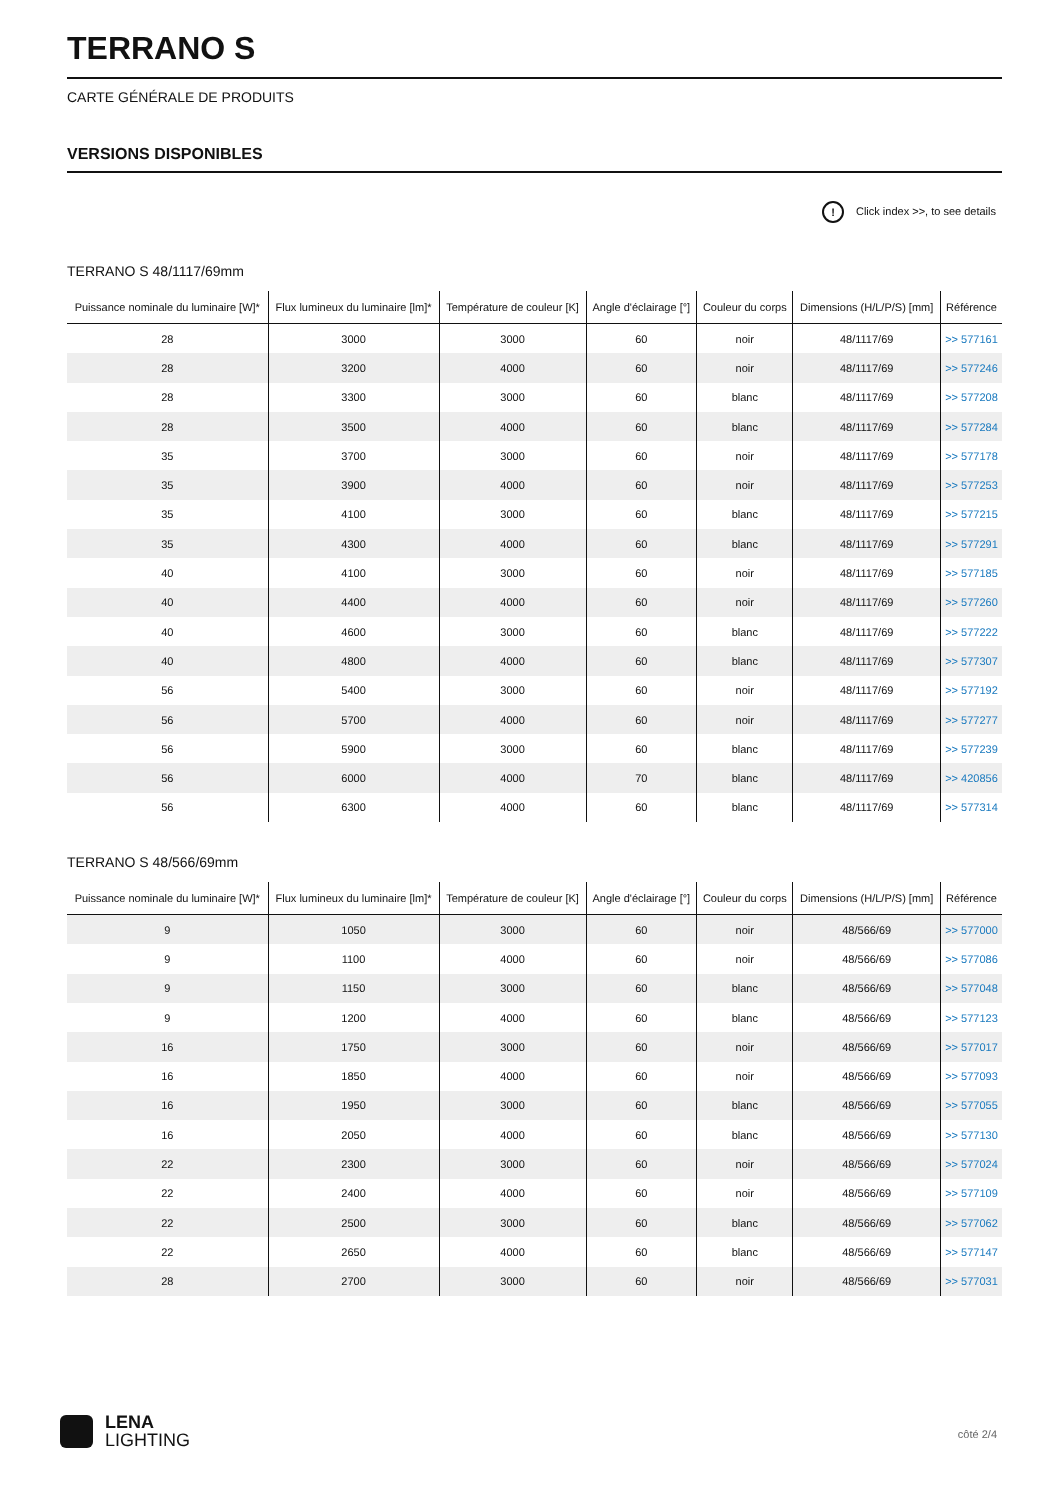TERRANO S
CARTE GÉNÉRALE DE PRODUITS
VERSIONS DISPONIBLES
! Click index >>, to see details
TERRANO S 48/1117/69mm
| Puissance nominale du luminaire [W]* | Flux lumineux du luminaire [lm]* | Température de couleur [K] | Angle d'éclairage [°] | Couleur du corps | Dimensions (H/L/P/S) [mm] | Référence |
| --- | --- | --- | --- | --- | --- | --- |
| 28 | 3000 | 3000 | 60 | noir | 48/1117/69 | >> 577161 |
| 28 | 3200 | 4000 | 60 | noir | 48/1117/69 | >> 577246 |
| 28 | 3300 | 3000 | 60 | blanc | 48/1117/69 | >> 577208 |
| 28 | 3500 | 4000 | 60 | blanc | 48/1117/69 | >> 577284 |
| 35 | 3700 | 3000 | 60 | noir | 48/1117/69 | >> 577178 |
| 35 | 3900 | 4000 | 60 | noir | 48/1117/69 | >> 577253 |
| 35 | 4100 | 3000 | 60 | blanc | 48/1117/69 | >> 577215 |
| 35 | 4300 | 4000 | 60 | blanc | 48/1117/69 | >> 577291 |
| 40 | 4100 | 3000 | 60 | noir | 48/1117/69 | >> 577185 |
| 40 | 4400 | 4000 | 60 | noir | 48/1117/69 | >> 577260 |
| 40 | 4600 | 3000 | 60 | blanc | 48/1117/69 | >> 577222 |
| 40 | 4800 | 4000 | 60 | blanc | 48/1117/69 | >> 577307 |
| 56 | 5400 | 3000 | 60 | noir | 48/1117/69 | >> 577192 |
| 56 | 5700 | 4000 | 60 | noir | 48/1117/69 | >> 577277 |
| 56 | 5900 | 3000 | 60 | blanc | 48/1117/69 | >> 577239 |
| 56 | 6000 | 4000 | 70 | blanc | 48/1117/69 | >> 420856 |
| 56 | 6300 | 4000 | 60 | blanc | 48/1117/69 | >> 577314 |
TERRANO S 48/566/69mm
| Puissance nominale du luminaire [W]* | Flux lumineux du luminaire [lm]* | Température de couleur [K] | Angle d'éclairage [°] | Couleur du corps | Dimensions (H/L/P/S) [mm] | Référence |
| --- | --- | --- | --- | --- | --- | --- |
| 9 | 1050 | 3000 | 60 | noir | 48/566/69 | >> 577000 |
| 9 | 1100 | 4000 | 60 | noir | 48/566/69 | >> 577086 |
| 9 | 1150 | 3000 | 60 | blanc | 48/566/69 | >> 577048 |
| 9 | 1200 | 4000 | 60 | blanc | 48/566/69 | >> 577123 |
| 16 | 1750 | 3000 | 60 | noir | 48/566/69 | >> 577017 |
| 16 | 1850 | 4000 | 60 | noir | 48/566/69 | >> 577093 |
| 16 | 1950 | 3000 | 60 | blanc | 48/566/69 | >> 577055 |
| 16 | 2050 | 4000 | 60 | blanc | 48/566/69 | >> 577130 |
| 22 | 2300 | 3000 | 60 | noir | 48/566/69 | >> 577024 |
| 22 | 2400 | 4000 | 60 | noir | 48/566/69 | >> 577109 |
| 22 | 2500 | 3000 | 60 | blanc | 48/566/69 | >> 577062 |
| 22 | 2650 | 4000 | 60 | blanc | 48/566/69 | >> 577147 |
| 28 | 2700 | 3000 | 60 | noir | 48/566/69 | >> 577031 |
LENA
LIGHTING
côté 2/4